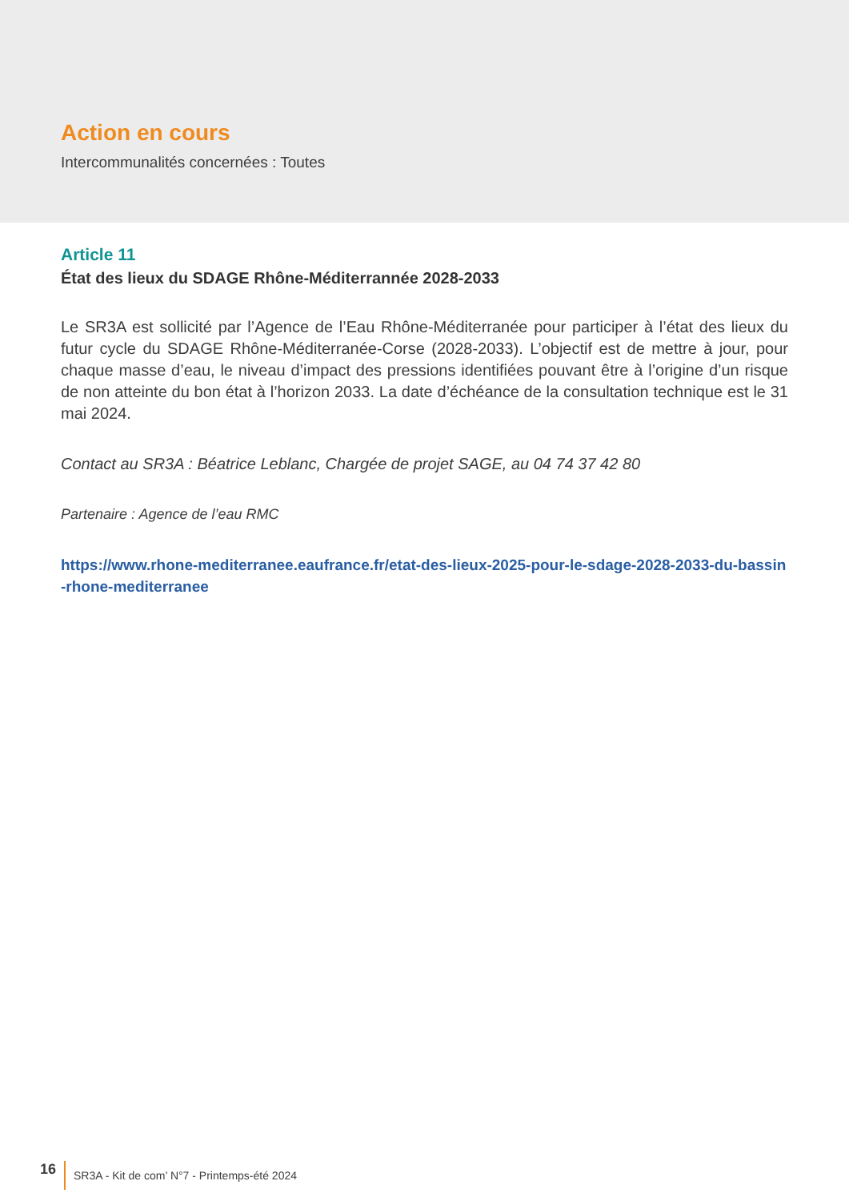Action en cours
Intercommunalités concernées : Toutes
Article 11
État des lieux du SDAGE Rhône-Méditerrannée 2028-2033
Le SR3A est sollicité par l’Agence de l’Eau Rhône-Méditerranée pour participer à l’état des lieux du futur cycle du SDAGE Rhône-Méditerranée-Corse (2028-2033). L’objectif est de mettre à jour, pour chaque masse d’eau, le niveau d’impact des pressions identifiées pouvant être à l’origine d’un risque de non atteinte du bon état à l’horizon 2033. La date d’échéance de la consultation technique est le 31 mai 2024.
Contact au SR3A : Béatrice Leblanc, Chargée de projet SAGE, au 04 74 37 42 80
Partenaire : Agence de l’eau RMC
https://www.rhone-mediterranee.eaufrance.fr/etat-des-lieux-2025-pour-le-sdage-2028-2033-du-bassin-rhone-mediterranee
16 SR3A - Kit de com’ N°7 - Printemps-été 2024